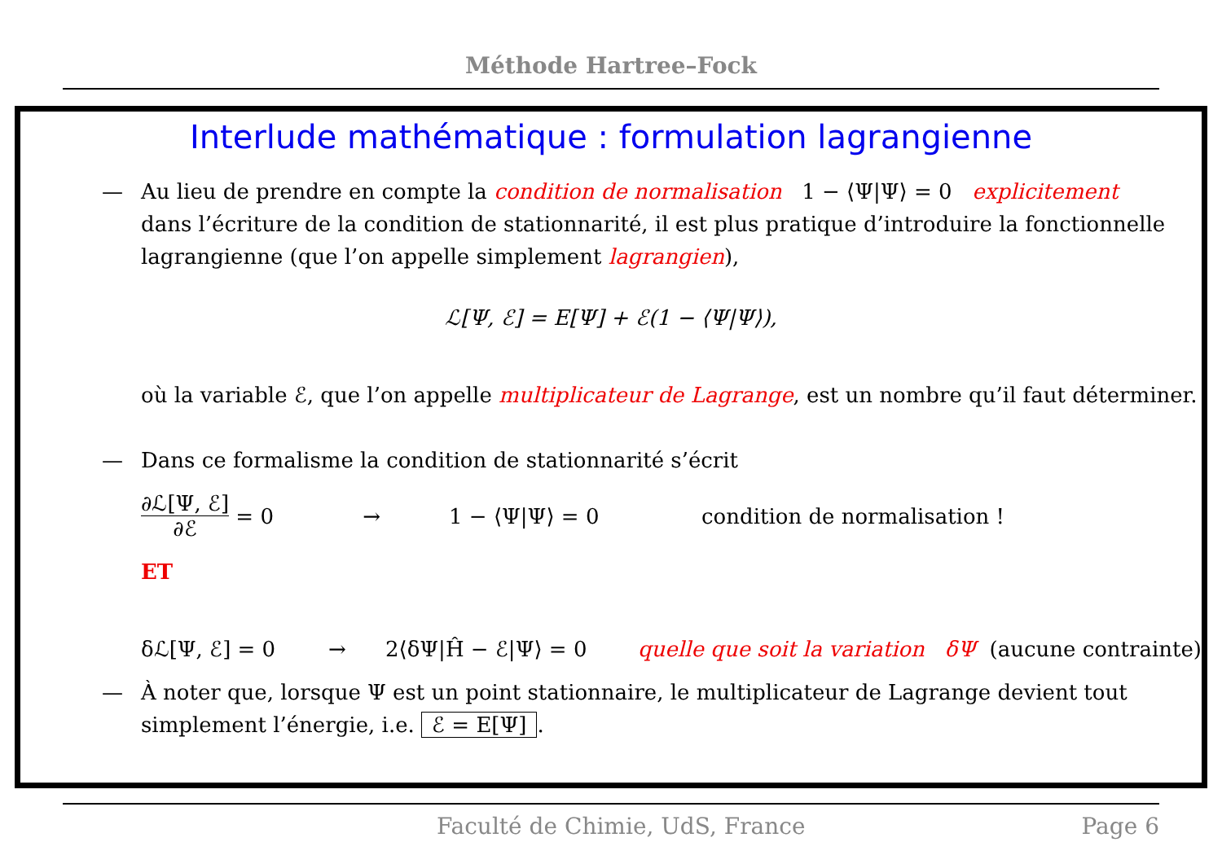Méthode Hartree–Fock
Interlude mathématique : formulation lagrangienne
— Au lieu de prendre en compte la condition de normalisation 1 − ⟨Ψ|Ψ⟩ = 0 explicitement dans l’écriture de la condition de stationnarité, il est plus pratique d’introduire la fonctionnelle lagrangienne (que l’on appelle simplement lagrangien),
ℒ[Ψ, ℰ] = E[Ψ] + ℰ(1 − ⟨Ψ|Ψ⟩),
où la variable ℰ, que l’on appelle multiplicateur de Lagrange, est un nombre qu’il faut déterminer.
— Dans ce formalisme la condition de stationnarité s’écrit
∂ℒ[Ψ, ℰ]
∂ℰ
= 0 → 1 − ⟨Ψ|Ψ⟩ = 0 condition de normalisation !
ET
δℒ[Ψ, ℰ] = 0 → 2⟨δΨ|Ĥ − ℰ|Ψ⟩ = 0 quelle que soit la variation δΨ (aucune contrainte)
— À noter que, lorsque Ψ est un point stationnaire, le multiplicateur de Lagrange devient tout simplement l’énergie, i.e. ℰ = E[Ψ].
Faculté de Chimie, UdS, France Page 6